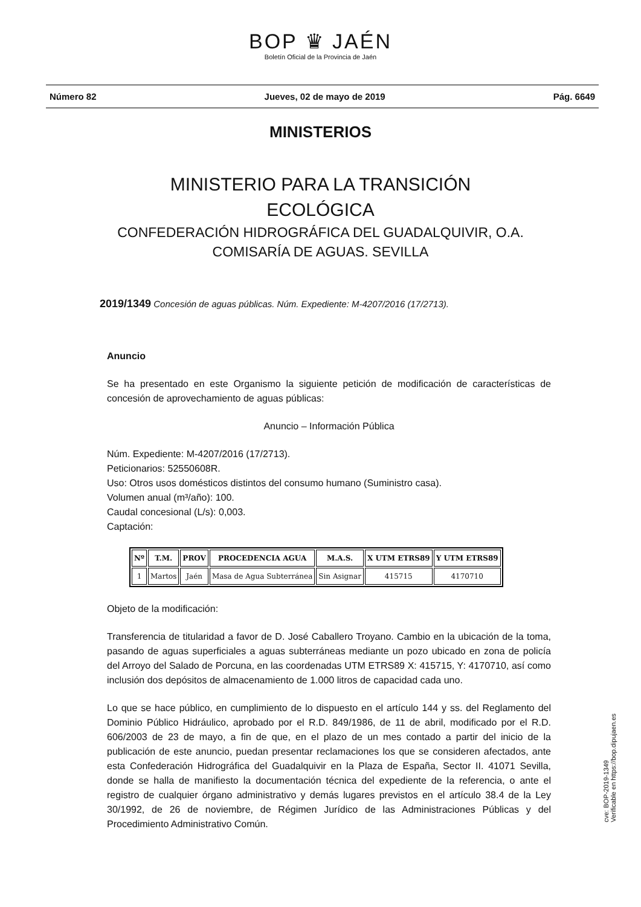BOP ♛ JAÉN
Boletín Oficial de la Provincia de Jaén
Número 82 Jueves, 02 de mayo de 2019 Pág. 6649
MINISTERIOS
MINISTERIO PARA LA TRANSICIÓN
ECOLÓGICA
CONFEDERACIÓN HIDROGRÁFICA DEL GUADALQUIVIR, O.A.
COMISARÍA DE AGUAS. SEVILLA
2019/1349 Concesión de aguas públicas. Núm. Expediente: M-4207/2016 (17/2713).
Anuncio
Se ha presentado en este Organismo la siguiente petición de modificación de características de concesión de aprovechamiento de aguas públicas:
Anuncio – Información Pública
Núm. Expediente: M-4207/2016 (17/2713).
Peticionarios: 52550608R.
Uso: Otros usos domésticos distintos del consumo humano (Suministro casa).
Volumen anual (m³/año): 100.
Caudal concesional (L/s): 0,003.
Captación:
| Nº | T.M. | PROV | PROCEDENCIA AGUA | M.A.S. | X UTM ETRS89 | Y UTM ETRS89 |
| --- | --- | --- | --- | --- | --- | --- |
| 1 | Martos | Jaén | Masa de Agua Subterránea | Sin Asignar | 415715 | 4170710 |
Objeto de la modificación:
Transferencia de titularidad a favor de D. José Caballero Troyano. Cambio en la ubicación de la toma, pasando de aguas superficiales a aguas subterráneas mediante un pozo ubicado en zona de policía del Arroyo del Salado de Porcuna, en las coordenadas UTM ETRS89 X: 415715, Y: 4170710, así como inclusión dos depósitos de almacenamiento de 1.000 litros de capacidad cada uno.
Lo que se hace público, en cumplimiento de lo dispuesto en el artículo 144 y ss. del Reglamento del Dominio Público Hidráulico, aprobado por el R.D. 849/1986, de 11 de abril, modificado por el R.D. 606/2003 de 23 de mayo, a fin de que, en el plazo de un mes contado a partir del inicio de la publicación de este anuncio, puedan presentar reclamaciones los que se consideren afectados, ante esta Confederación Hidrográfica del Guadalquivir en la Plaza de España, Sector II. 41071 Sevilla, donde se halla de manifiesto la documentación técnica del expediente de la referencia, o ante el registro de cualquier órgano administrativo y demás lugares previstos en el artículo 38.4 de la Ley 30/1992, de 26 de noviembre, de Régimen Jurídico de las Administraciones Públicas y del Procedimiento Administrativo Común.
cve: BOP-2019-1349
Verificable en https://bop.dipujaen.es